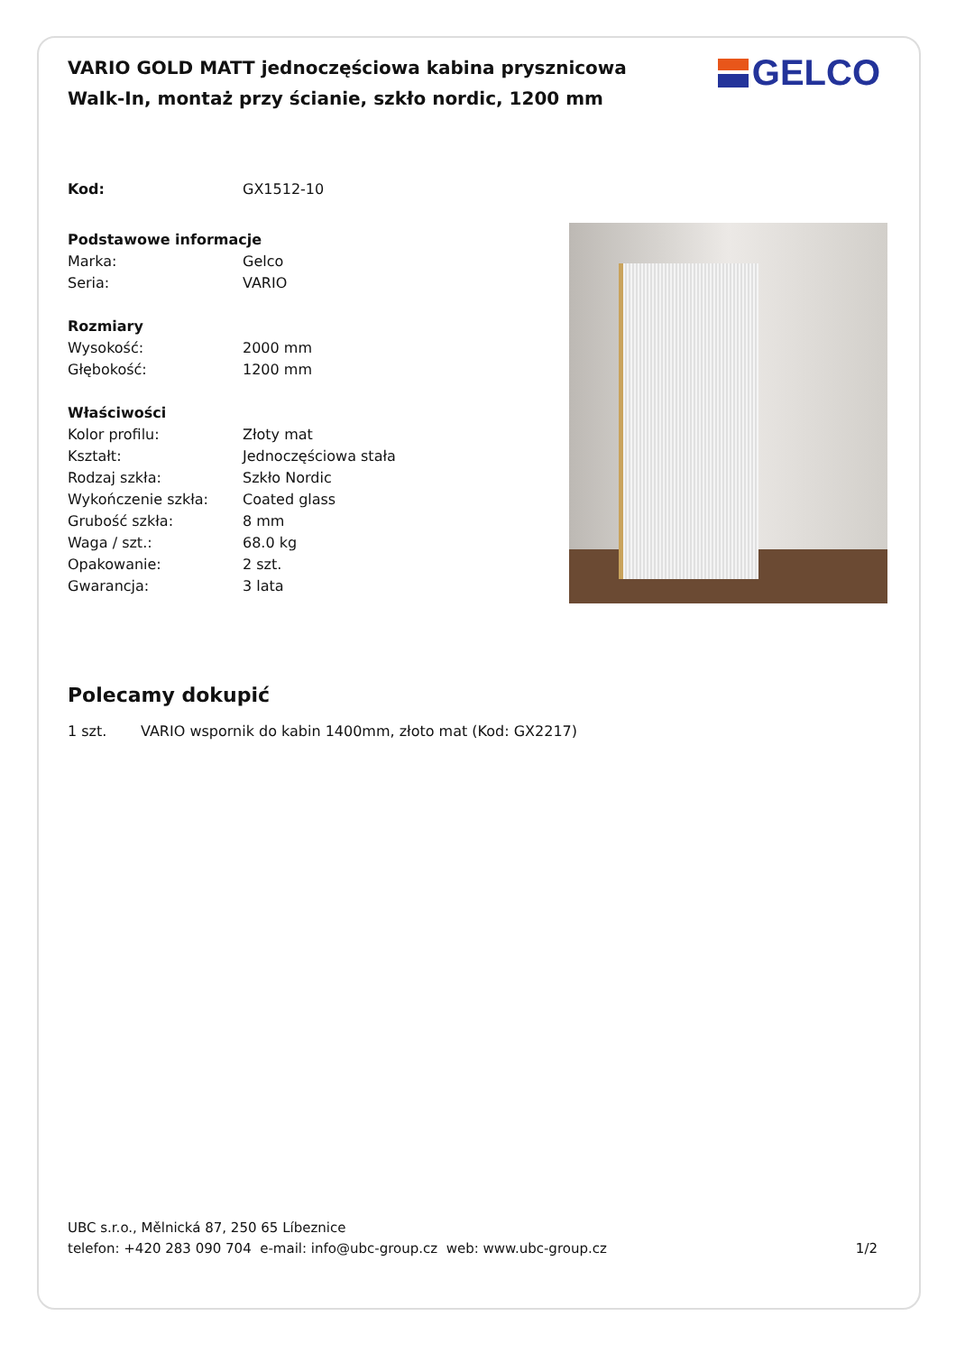GELCO
VARIO GOLD MATT jednoczęściowa kabina prysznicowa Walk-In, montaż przy ścianie, szkło nordic, 1200 mm
| Kod: | GX1512-10 |
| Podstawowe informacje | |
| Marka: | Gelco |
| Seria: | VARIO |
| Rozmiary | |
| Wysokość: | 2000 mm |
| Głębokość: | 1200 mm |
| Właściwości | |
| Kolor profilu: | Złoty mat |
| Kształt: | Jednoczęściowa stała |
| Rodzaj szkła: | Szkło Nordic |
| Wykończenie szkła: | Coated glass |
| Grubość szkła: | 8 mm |
| Waga / szt.: | 68.0 kg |
| Opakowanie: | 2 szt. |
| Gwarancja: | 3 lata |
Polecamy dokupić
1 szt. VARIO wspornik do kabin 1400mm, złoto mat (Kod: GX2217)
UBC s.r.o., Mělnická 87, 250 65 Líbeznice
telefon: +420 283 090 704 e-mail: info@ubc-group.cz web: www.ubc-group.cz 1/2